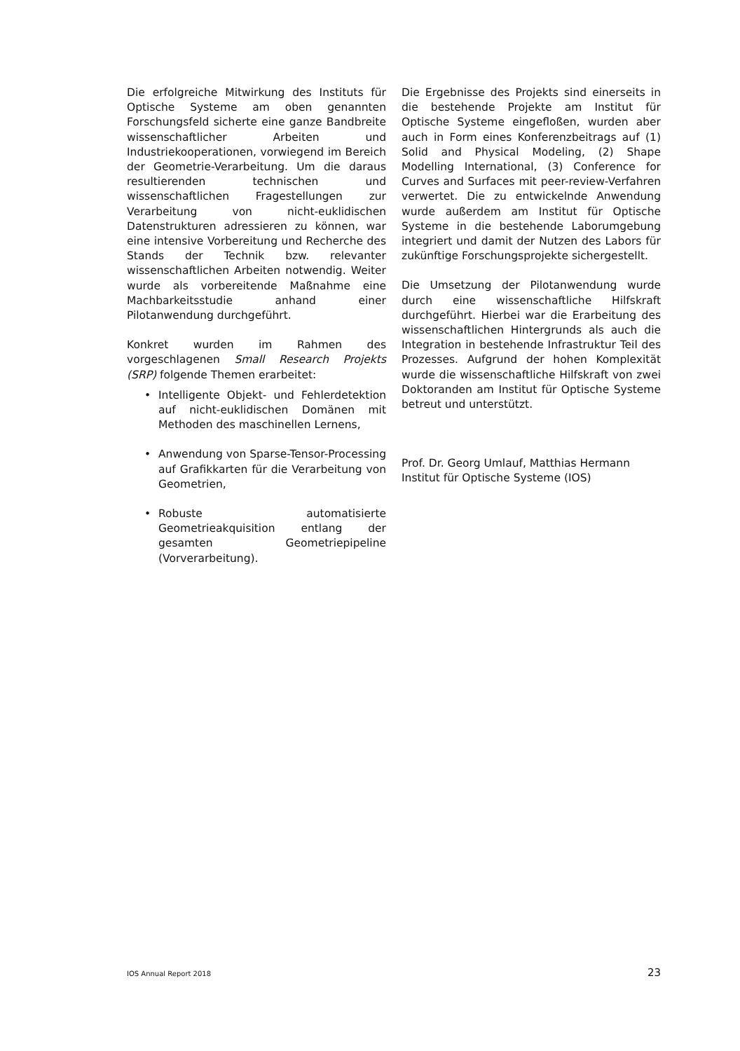Die erfolgreiche Mitwirkung des Instituts für Optische Systeme am oben genannten Forschungsfeld sicherte eine ganze Bandbreite wissenschaftlicher Arbeiten und Industriekooperationen, vorwiegend im Bereich der Geometrie-Verarbeitung. Um die daraus resultierenden technischen und wissenschaftlichen Fragestellungen zur Verarbeitung von nicht-euklidischen Datenstrukturen adressieren zu können, war eine intensive Vorbereitung und Recherche des Stands der Technik bzw. relevanter wissenschaftlichen Arbeiten notwendig. Weiter wurde als vorbereitende Maßnahme eine Machbarkeitsstudie anhand einer Pilotanwendung durchgeführt.
Konkret wurden im Rahmen des vorgeschlagenen Small Research Projekts (SRP) folgende Themen erarbeitet:
• Intelligente Objekt- und Fehlerdetektion auf nicht-euklidischen Domänen mit Methoden des maschinellen Lernens,
• Anwendung von Sparse-Tensor-Processing auf Grafikkarten für die Verarbeitung von Geometrien,
• Robuste automatisierte Geometrieakquisition entlang der gesamten Geometriepipeline (Vorverarbeitung).
Die Ergebnisse des Projekts sind einerseits in die bestehende Projekte am Institut für Optische Systeme eingefloßen, wurden aber auch in Form eines Konferenzbeitrags auf (1) Solid and Physical Modeling, (2) Shape Modelling International, (3) Conference for Curves and Surfaces mit peer-review-Verfahren verwertet. Die zu entwickelnde Anwendung wurde außerdem am Institut für Optische Systeme in die bestehende Laborumgebung integriert und damit der Nutzen des Labors für zukünftige Forschungsprojekte sichergestellt.
Die Umsetzung der Pilotanwendung wurde durch eine wissenschaftliche Hilfskraft durchgeführt. Hierbei war die Erarbeitung des wissenschaftlichen Hintergrunds als auch die Integration in bestehende Infrastruktur Teil des Prozesses. Aufgrund der hohen Komplexität wurde die wissenschaftliche Hilfskraft von zwei Doktoranden am Institut für Optische Systeme betreut und unterstützt.
Prof. Dr. Georg Umlauf, Matthias Hermann
Institut für Optische Systeme (IOS)
IOS Annual Report 2018 23